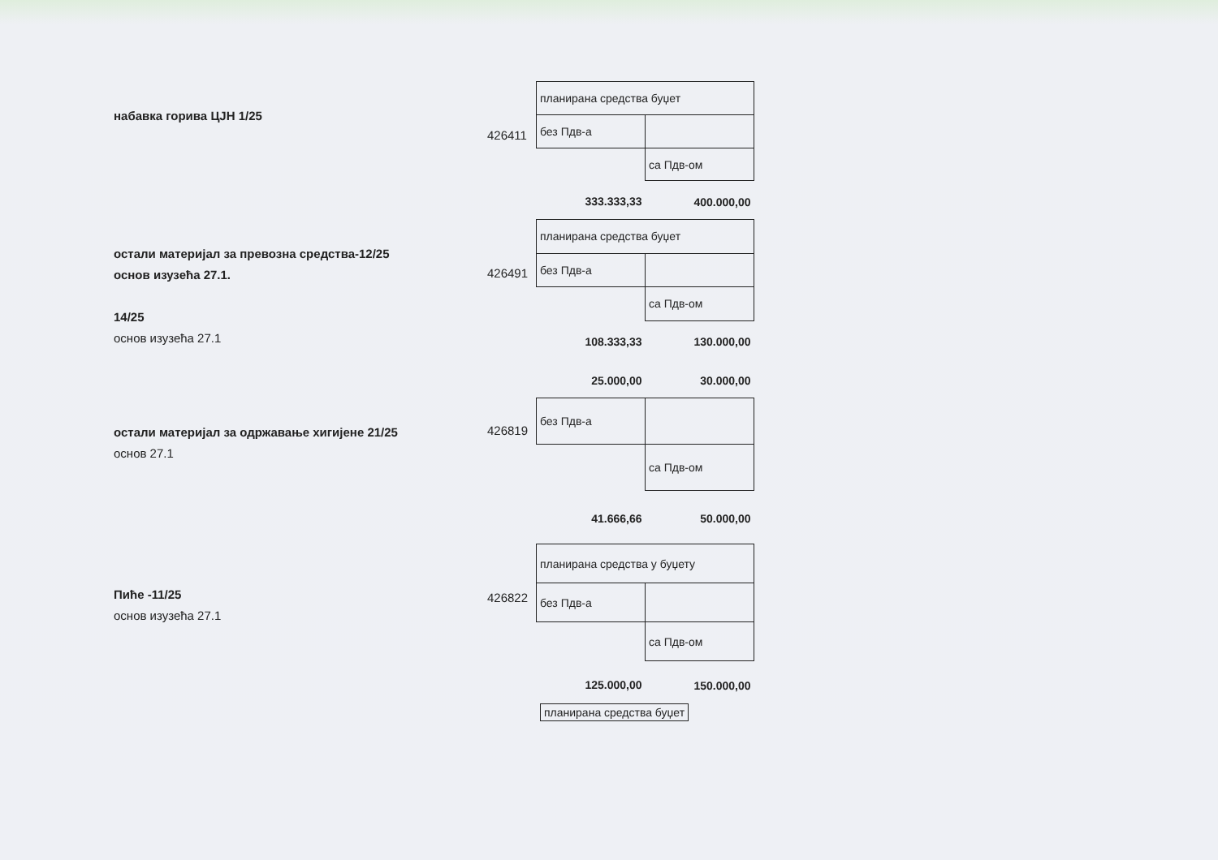набавка горива ЦЈН 1/25
426411
| планирана средства буџет | |
| без Пдв-а | |
| | са Пдв-ом |
| 333.333,33 | 400.000,00 |
остали материјал за превозна средства-12/25
основ изузећа 27.1.
14/25
основ изузећа 27.1
426491
| планирана средства буџет | |
| без Пдв-а | |
| | са Пдв-ом |
| 108.333,33 | 130.000,00 |
| 25.000,00 | 30.000,00 |
остали материјал за одржавање хигијене 21/25
основ 27.1
426819
| без Пдв-а | |
| | са Пдв-ом |
| 41.666,66 | 50.000,00 |
Пиће -11/25
основ изузећа 27.1
426822
| планирана средства у буџету | |
| без Пдв-а | |
| | са Пдв-ом |
| 125.000,00 | 150.000,00 |
планирана средства буџет